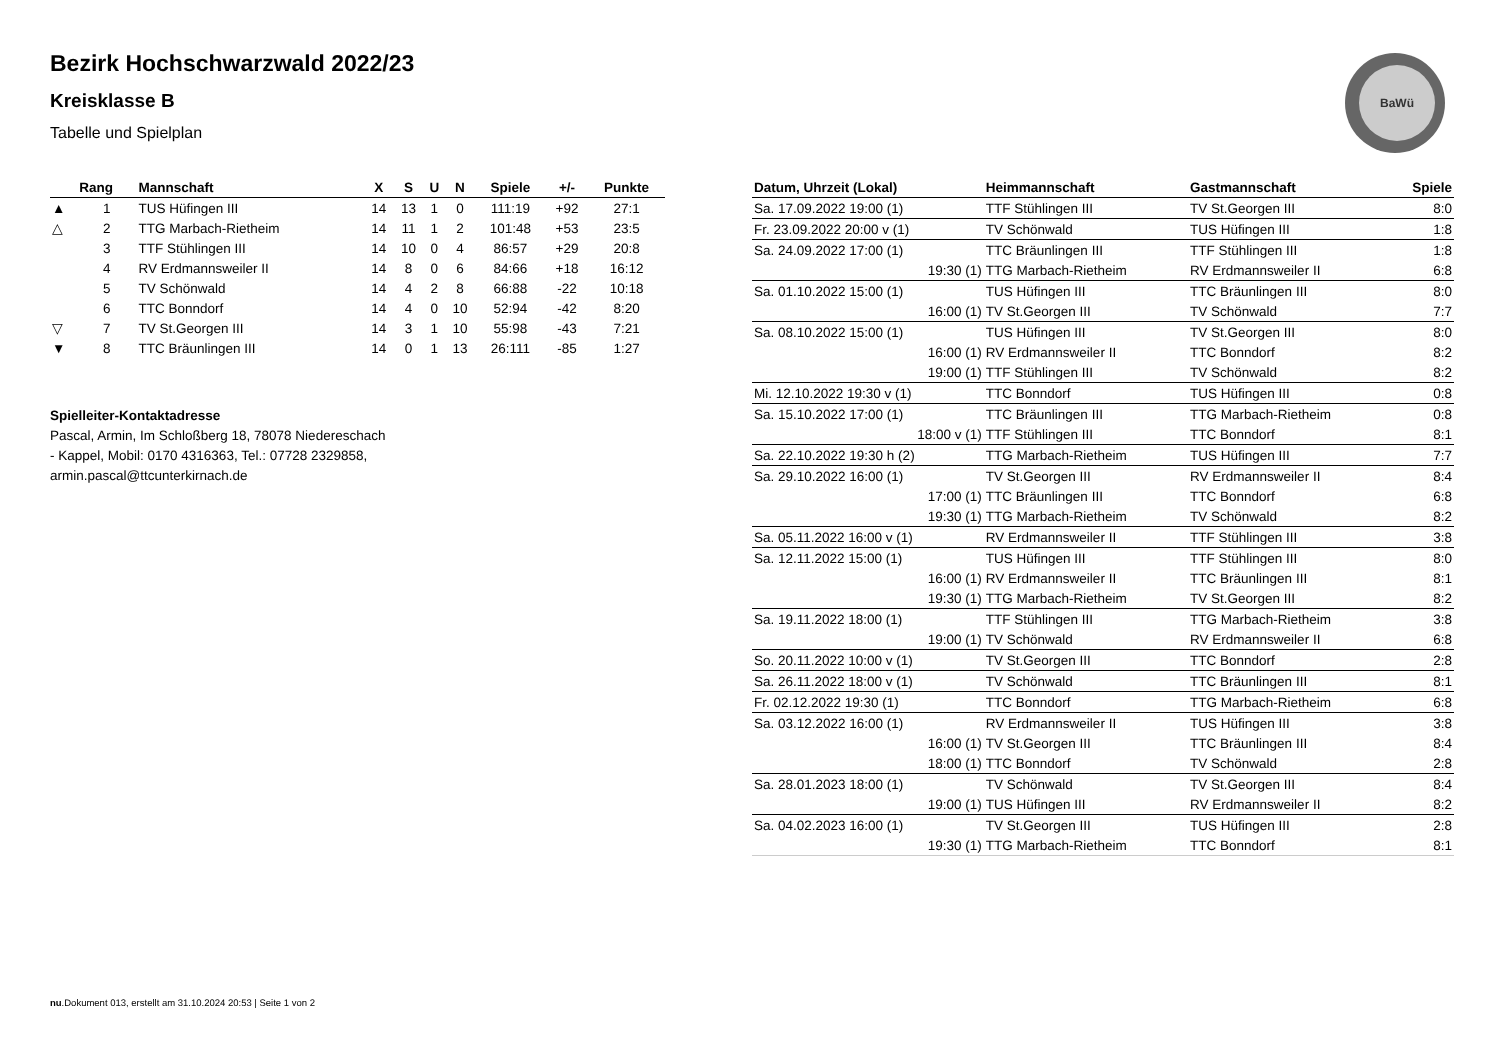Bezirk Hochschwarzwald 2022/23
Kreisklasse B
Tabelle und Spielplan
BaWü
| | Rang | Mannschaft | X | S | U | N | Spiele | +/- | Punkte |
| --- | --- | --- | --- | --- | --- | --- | --- | --- | --- |
| ▲ | 1 | TUS Hüfingen III | 14 | 13 | 1 | 0 | 111:19 | +92 | 27:1 |
| △ | 2 | TTG Marbach-Rietheim | 14 | 11 | 1 | 2 | 101:48 | +53 | 23:5 |
| | 3 | TTF Stühlingen III | 14 | 10 | 0 | 4 | 86:57 | +29 | 20:8 |
| | 4 | RV Erdmannsweiler II | 14 | 8 | 0 | 6 | 84:66 | +18 | 16:12 |
| | 5 | TV Schönwald | 14 | 4 | 2 | 8 | 66:88 | -22 | 10:18 |
| | 6 | TTC Bonndorf | 14 | 4 | 0 | 10 | 52:94 | -42 | 8:20 |
| ▽ | 7 | TV St.Georgen III | 14 | 3 | 1 | 10 | 55:98 | -43 | 7:21 |
| ▼ | 8 | TTC Bräunlingen III | 14 | 0 | 1 | 13 | 26:111 | -85 | 1:27 |
Spielleiter-Kontaktadresse
Pascal, Armin, Im Schloßberg 18, 78078 Niedereschach
- Kappel, Mobil: 0170 4316363, Tel.: 07728 2329858,
armin.pascal@ttcunterkirnach.de
| Datum, Uhrzeit (Lokal) | Heimmannschaft | Gastmannschaft | Spiele |
| --- | --- | --- | --- |
| Sa. 17.09.2022 19:00 (1) | TTF Stühlingen III | TV St.Georgen III | 8:0 |
| Fr. 23.09.2022 20:00 v (1) | TV Schönwald | TUS Hüfingen III | 1:8 |
| Sa. 24.09.2022 17:00 (1) | TTC Bräunlingen III | TTF Stühlingen III | 1:8 |
| 19:30 (1) | TTG Marbach-Rietheim | RV Erdmannsweiler II | 6:8 |
| Sa. 01.10.2022 15:00 (1) | TUS Hüfingen III | TTC Bräunlingen III | 8:0 |
| 16:00 (1) | TV St.Georgen III | TV Schönwald | 7:7 |
| Sa. 08.10.2022 15:00 (1) | TUS Hüfingen III | TV St.Georgen III | 8:0 |
| 16:00 (1) | RV Erdmannsweiler II | TTC Bonndorf | 8:2 |
| 19:00 (1) | TTF Stühlingen III | TV Schönwald | 8:2 |
| Mi. 12.10.2022 19:30 v (1) | TTC Bonndorf | TUS Hüfingen III | 0:8 |
| Sa. 15.10.2022 17:00 (1) | TTC Bräunlingen III | TTG Marbach-Rietheim | 0:8 |
| 18:00 v (1) | TTF Stühlingen III | TTC Bonndorf | 8:1 |
| Sa. 22.10.2022 19:30 h (2) | TTG Marbach-Rietheim | TUS Hüfingen III | 7:7 |
| Sa. 29.10.2022 16:00 (1) | TV St.Georgen III | RV Erdmannsweiler II | 8:4 |
| 17:00 (1) | TTC Bräunlingen III | TTC Bonndorf | 6:8 |
| 19:30 (1) | TTG Marbach-Rietheim | TV Schönwald | 8:2 |
| Sa. 05.11.2022 16:00 v (1) | RV Erdmannsweiler II | TTF Stühlingen III | 3:8 |
| Sa. 12.11.2022 15:00 (1) | TUS Hüfingen III | TTF Stühlingen III | 8:0 |
| 16:00 (1) | RV Erdmannsweiler II | TTC Bräunlingen III | 8:1 |
| 19:30 (1) | TTG Marbach-Rietheim | TV St.Georgen III | 8:2 |
| Sa. 19.11.2022 18:00 (1) | TTF Stühlingen III | TTG Marbach-Rietheim | 3:8 |
| 19:00 (1) | TV Schönwald | RV Erdmannsweiler II | 6:8 |
| So. 20.11.2022 10:00 v (1) | TV St.Georgen III | TTC Bonndorf | 2:8 |
| Sa. 26.11.2022 18:00 v (1) | TV Schönwald | TTC Bräunlingen III | 8:1 |
| Fr. 02.12.2022 19:30 (1) | TTC Bonndorf | TTG Marbach-Rietheim | 6:8 |
| Sa. 03.12.2022 16:00 (1) | RV Erdmannsweiler II | TUS Hüfingen III | 3:8 |
| 16:00 (1) | TV St.Georgen III | TTC Bräunlingen III | 8:4 |
| 18:00 (1) | TTC Bonndorf | TV Schönwald | 2:8 |
| Sa. 28.01.2023 18:00 (1) | TV Schönwald | TV St.Georgen III | 8:4 |
| 19:00 (1) | TUS Hüfingen III | RV Erdmannsweiler II | 8:2 |
| Sa. 04.02.2023 16:00 (1) | TV St.Georgen III | TUS Hüfingen III | 2:8 |
| 19:30 (1) | TTG Marbach-Rietheim | TTC Bonndorf | 8:1 |
nu.Dokument 013, erstellt am 31.10.2024 20:53 | Seite 1 von 2